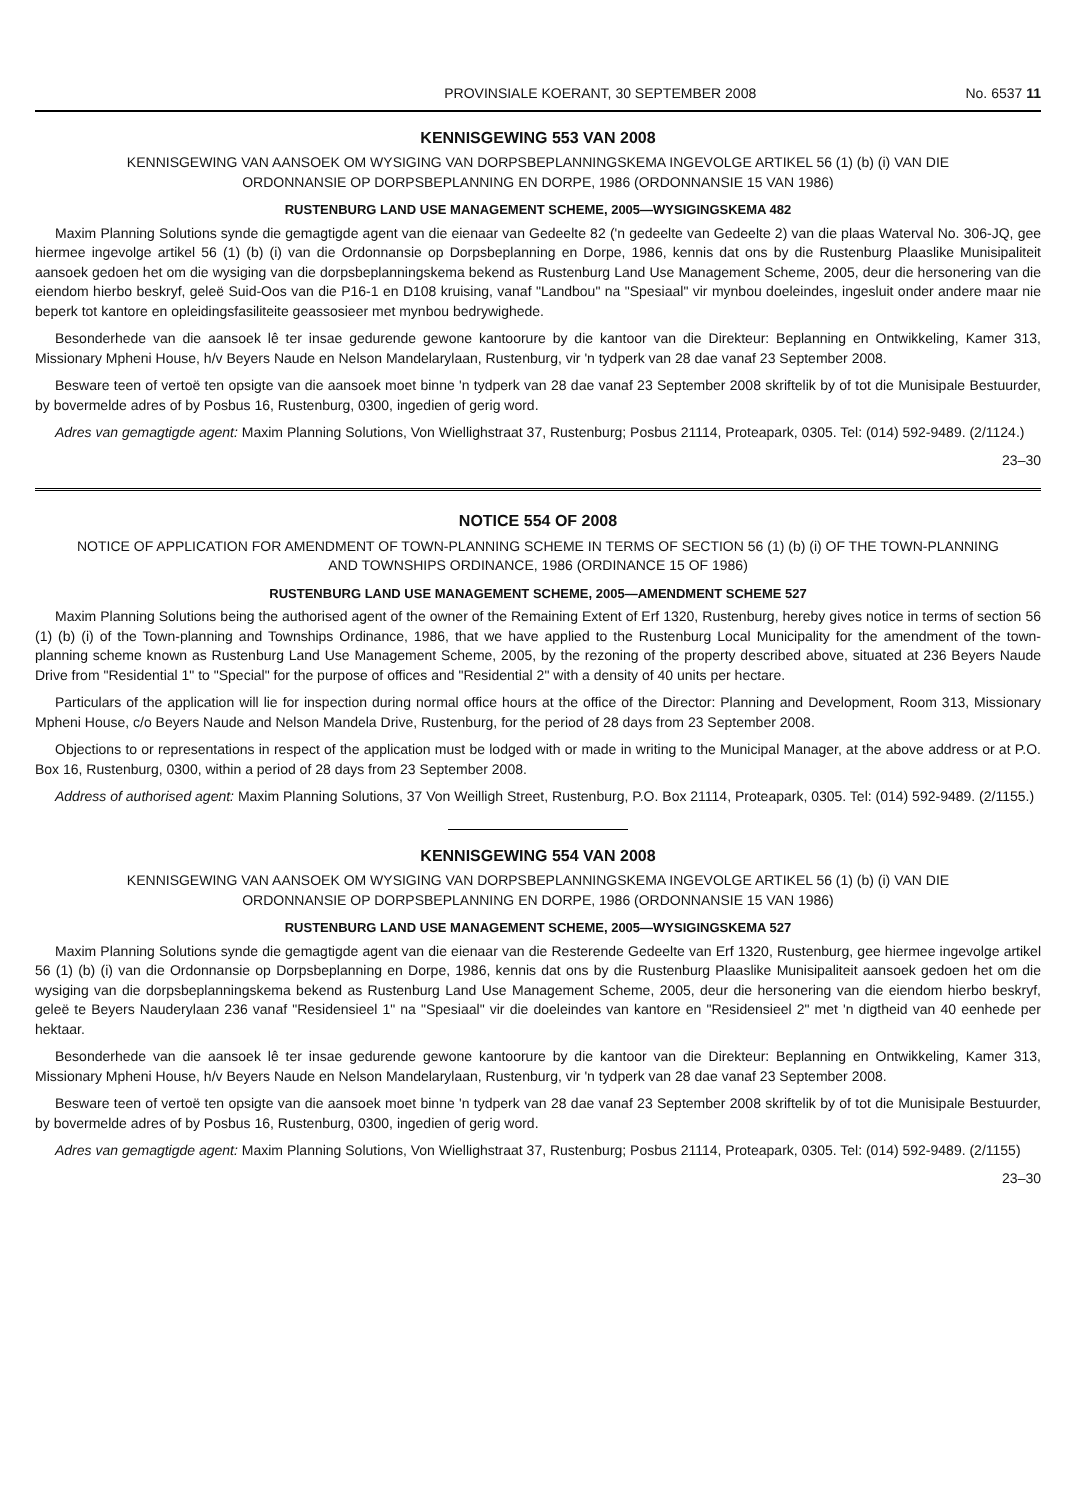PROVINSIALE KOERANT, 30 SEPTEMBER 2008 No. 6537 11
KENNISGEWING 553 VAN 2008
KENNISGEWING VAN AANSOEK OM WYSIGING VAN DORPSBEPLANNINGSKEMA INGEVOLGE ARTIKEL 56 (1) (b) (i) VAN DIE ORDONNANSIE OP DORPSBEPLANNING EN DORPE, 1986 (ORDONNANSIE 15 VAN 1986)
RUSTENBURG LAND USE MANAGEMENT SCHEME, 2005—WYSIGINGSKEMA 482
Maxim Planning Solutions synde die gemagtigde agent van die eienaar van Gedeelte 82 ('n gedeelte van Gedeelte 2) van die plaas Waterval No. 306-JQ, gee hiermee ingevolge artikel 56 (1) (b) (i) van die Ordonnansie op Dorpsbeplanning en Dorpe, 1986, kennis dat ons by die Rustenburg Plaaslike Munisipaliteit aansoek gedoen het om die wysiging van die dorpsbeplanningskema bekend as Rustenburg Land Use Management Scheme, 2005, deur die hersonering van die eiendom hierbo beskryf, geleë Suid-Oos van die P16-1 en D108 kruising, vanaf "Landbou" na "Spesiaal" vir mynbou doeleindes, ingesluit onder andere maar nie beperk tot kantore en opleidingsfasiliteite geassosieer met mynbou bedrywighede.
Besonderhede van die aansoek lê ter insae gedurende gewone kantoorure by die kantoor van die Direkteur: Beplanning en Ontwikkeling, Kamer 313, Missionary Mpheni House, h/v Beyers Naude en Nelson Mandelarylaan, Rustenburg, vir 'n tydperk van 28 dae vanaf 23 September 2008.
Besware teen of vertoë ten opsigte van die aansoek moet binne 'n tydperk van 28 dae vanaf 23 September 2008 skriftelik by of tot die Munisipale Bestuurder, by bovermelde adres of by Posbus 16, Rustenburg, 0300, ingedien of gerig word.
Adres van gemagtigde agent: Maxim Planning Solutions, Von Wiellighstraat 37, Rustenburg; Posbus 21114, Proteapark, 0305. Tel: (014) 592-9489. (2/1124.)
23–30
NOTICE 554 OF 2008
NOTICE OF APPLICATION FOR AMENDMENT OF TOWN-PLANNING SCHEME IN TERMS OF SECTION 56 (1) (b) (i) OF THE TOWN-PLANNING AND TOWNSHIPS ORDINANCE, 1986 (ORDINANCE 15 OF 1986)
RUSTENBURG LAND USE MANAGEMENT SCHEME, 2005—AMENDMENT SCHEME 527
Maxim Planning Solutions being the authorised agent of the owner of the Remaining Extent of Erf 1320, Rustenburg, hereby gives notice in terms of section 56 (1) (b) (i) of the Town-planning and Townships Ordinance, 1986, that we have applied to the Rustenburg Local Municipality for the amendment of the town-planning scheme known as Rustenburg Land Use Management Scheme, 2005, by the rezoning of the property described above, situated at 236 Beyers Naude Drive from "Residential 1" to "Special" for the purpose of offices and "Residential 2" with a density of 40 units per hectare.
Particulars of the application will lie for inspection during normal office hours at the office of the Director: Planning and Development, Room 313, Missionary Mpheni House, c/o Beyers Naude and Nelson Mandela Drive, Rustenburg, for the period of 28 days from 23 September 2008.
Objections to or representations in respect of the application must be lodged with or made in writing to the Municipal Manager, at the above address or at P.O. Box 16, Rustenburg, 0300, within a period of 28 days from 23 September 2008.
Address of authorised agent: Maxim Planning Solutions, 37 Von Weilligh Street, Rustenburg, P.O. Box 21114, Proteapark, 0305. Tel: (014) 592-9489. (2/1155.)
KENNISGEWING 554 VAN 2008
KENNISGEWING VAN AANSOEK OM WYSIGING VAN DORPSBEPLANNINGSKEMA INGEVOLGE ARTIKEL 56 (1) (b) (i) VAN DIE ORDONNANSIE OP DORPSBEPLANNING EN DORPE, 1986 (ORDONNANSIE 15 VAN 1986)
RUSTENBURG LAND USE MANAGEMENT SCHEME, 2005—WYSIGINGSKEMA 527
Maxim Planning Solutions synde die gemagtigde agent van die eienaar van die Resterende Gedeelte van Erf 1320, Rustenburg, gee hiermee ingevolge artikel 56 (1) (b) (i) van die Ordonnansie op Dorpsbeplanning en Dorpe, 1986, kennis dat ons by die Rustenburg Plaaslike Munisipaliteit aansoek gedoen het om die wysiging van die dorpsbeplanningskema bekend as Rustenburg Land Use Management Scheme, 2005, deur die hersonering van die eiendom hierbo beskryf, geleë te Beyers Nauderylaan 236 vanaf "Residensieel 1" na "Spesiaal" vir die doeleindes van kantore en "Residensieel 2" met 'n digtheid van 40 eenhede per hektaar.
Besonderhede van die aansoek lê ter insae gedurende gewone kantoorure by die kantoor van die Direkteur: Beplanning en Ontwikkeling, Kamer 313, Missionary Mpheni House, h/v Beyers Naude en Nelson Mandelarylaan, Rustenburg, vir 'n tydperk van 28 dae vanaf 23 September 2008.
Besware teen of vertoë ten opsigte van die aansoek moet binne 'n tydperk van 28 dae vanaf 23 September 2008 skriftelik by of tot die Munisipale Bestuurder, by bovermelde adres of by Posbus 16, Rustenburg, 0300, ingedien of gerig word.
Adres van gemagtigde agent: Maxim Planning Solutions, Von Wiellighstraat 37, Rustenburg; Posbus 21114, Proteapark, 0305. Tel: (014) 592-9489. (2/1155)
23–30